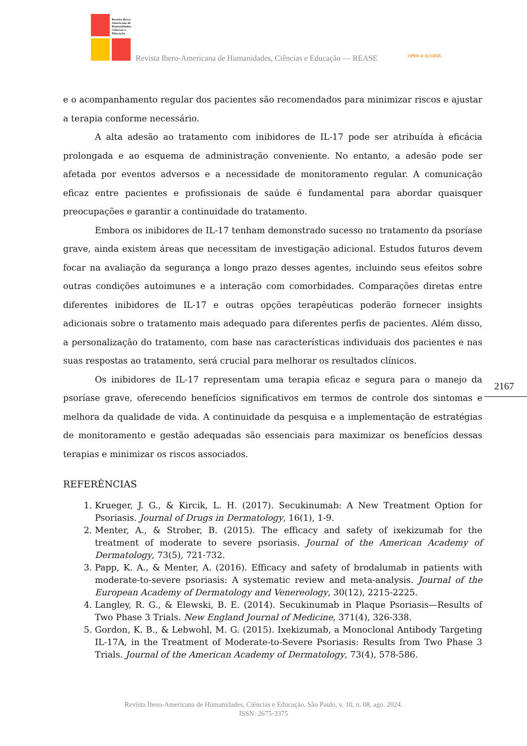Revista Ibero-
Americana de
Humanidades,
Ciências e
Educação
Revista Ibero-Americana de Humanidades, Ciências e Educação — REASE OPEN ⊙ ACCESS
e o acompanhamento regular dos pacientes são recomendados para minimizar riscos e ajustar a terapia conforme necessário.
A alta adesão ao tratamento com inibidores de IL-17 pode ser atribuída à eficácia prolongada e ao esquema de administração conveniente. No entanto, a adesão pode ser afetada por eventos adversos e a necessidade de monitoramento regular. A comunicação eficaz entre pacientes e profissionais de saúde é fundamental para abordar quaisquer preocupações e garantir a continuidade do tratamento.
Embora os inibidores de IL-17 tenham demonstrado sucesso no tratamento da psoríase grave, ainda existem áreas que necessitam de investigação adicional. Estudos futuros devem focar na avaliação da segurança a longo prazo desses agentes, incluindo seus efeitos sobre outras condições autoimunes e a interação com comorbidades. Comparações diretas entre diferentes inibidores de IL-17 e outras opções terapêuticas poderão fornecer insights adicionais sobre o tratamento mais adequado para diferentes perfis de pacientes. Além disso, a personalização do tratamento, com base nas características individuais dos pacientes e nas suas respostas ao tratamento, será crucial para melhorar os resultados clínicos.
Os inibidores de IL-17 representam uma terapia eficaz e segura para o manejo da psoríase grave, oferecendo benefícios significativos em termos de controle dos sintomas e melhora da qualidade de vida. A continuidade da pesquisa e a implementação de estratégias de monitoramento e gestão adequadas são essenciais para maximizar os benefícios dessas terapias e minimizar os riscos associados.
REFERÊNCIAS
1. Krueger, J. G., & Kircik, L. H. (2017). Secukinumab: A New Treatment Option for Psoriasis. Journal of Drugs in Dermatology, 16(1), 1-9.
2. Menter, A., & Strober, B. (2015). The efficacy and safety of ixekizumab for the treatment of moderate to severe psoriasis. Journal of the American Academy of Dermatology, 73(5), 721-732.
3. Papp, K. A., & Menter, A. (2016). Efficacy and safety of brodalumab in patients with moderate-to-severe psoriasis: A systematic review and meta-analysis. Journal of the European Academy of Dermatology and Venereology, 30(12), 2215-2225.
4. Langley, R. G., & Elewski, B. E. (2014). Secukinumab in Plaque Psoriasis—Results of Two Phase 3 Trials. New England Journal of Medicine, 371(4), 326-338.
5. Gordon, K. B., & Lebwohl, M. G. (2015). Ixekizumab, a Monoclonal Antibody Targeting IL-17A, in the Treatment of Moderate-to-Severe Psoriasis: Results from Two Phase 3 Trials. Journal of the American Academy of Dermatology, 73(4), 578-586.
2167
Revista Ibero-Americana de Humanidades, Ciências e Educação. São Paulo, v. 10, n. 08, ago. 2024.
ISSN: 2675-3375